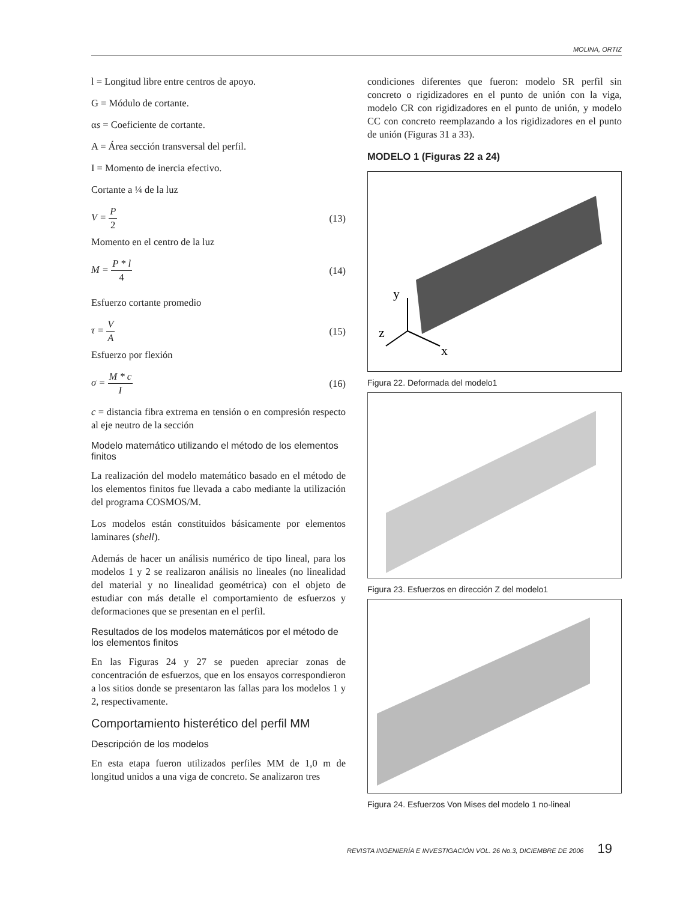MOLINA, ORTIZ
l = Longitud libre entre centros de apoyo.
G = Módulo de cortante.
αs = Coeficiente de cortante.
A = Área sección transversal del perfil.
I = Momento de inercia efectivo.
Cortante a ¼ de la luz
V = P 2 (13)
Momento en el centro de la luz
M = P * l 4 (14)
Esfuerzo cortante promedio
τ = V A (15)
Esfuerzo por flexión
σ = M * c I (16)
c = distancia fibra extrema en tensión o en compresión respecto al eje neutro de la sección
Modelo matemático utilizando el método de los elementos finitos
La realización del modelo matemático basado en el método de los elementos finitos fue llevada a cabo mediante la utilización del programa COSMOS/M.
Los modelos están constituidos básicamente por elementos laminares (shell).
Además de hacer un análisis numérico de tipo lineal, para los modelos 1 y 2 se realizaron análisis no lineales (no linealidad del material y no linealidad geométrica) con el objeto de estudiar con más detalle el comportamiento de esfuerzos y deformaciones que se presentan en el perfil.
Resultados de los modelos matemáticos por el método de los elementos finitos
En las Figuras 24 y 27 se pueden apreciar zonas de concentración de esfuerzos, que en los ensayos correspondieron a los sitios donde se presentaron las fallas para los modelos 1 y 2, respectivamente.
Comportamiento histerético del perfil MM
Descripción de los modelos
En esta etapa fueron utilizados perfiles MM de 1,0 m de longitud unidos a una viga de concreto. Se analizaron tres
condiciones diferentes que fueron: modelo SR perfil sin concreto o rigidizadores en el punto de unión con la viga, modelo CR con rigidizadores en el punto de unión, y modelo CC con concreto reemplazando a los rigidizadores en el punto de unión (Figuras 31 a 33).
MODELO 1 (Figuras 22 a 24)
y
z
x
Figura 22. Deformada del modelo1
Figura 23. Esfuerzos en dirección Z del modelo1
Figura 24. Esfuerzos Von Mises del modelo 1 no-lineal
REVISTA INGENIERÍA E INVESTIGACIÓN VOL. 26 No.3, DICIEMBRE DE 2006 19